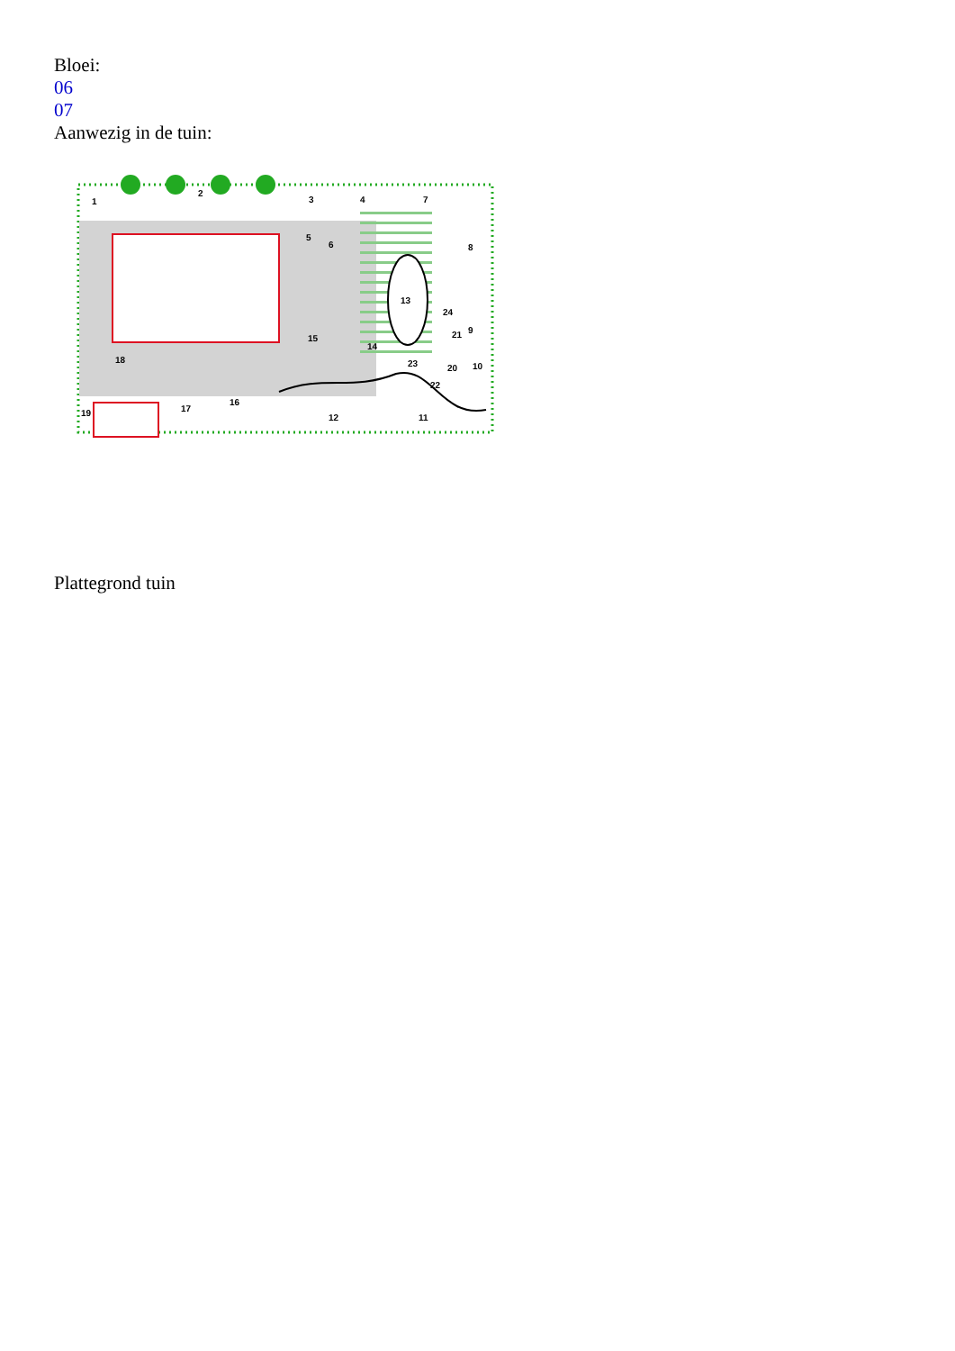Bloei:
06
07
Aanwezig in de tuin:
1
2
3
4
5
6
7
8
9
10
11
12
13
14
15
16
17
18
19
20
21
22
23
24
Plattegrond tuin